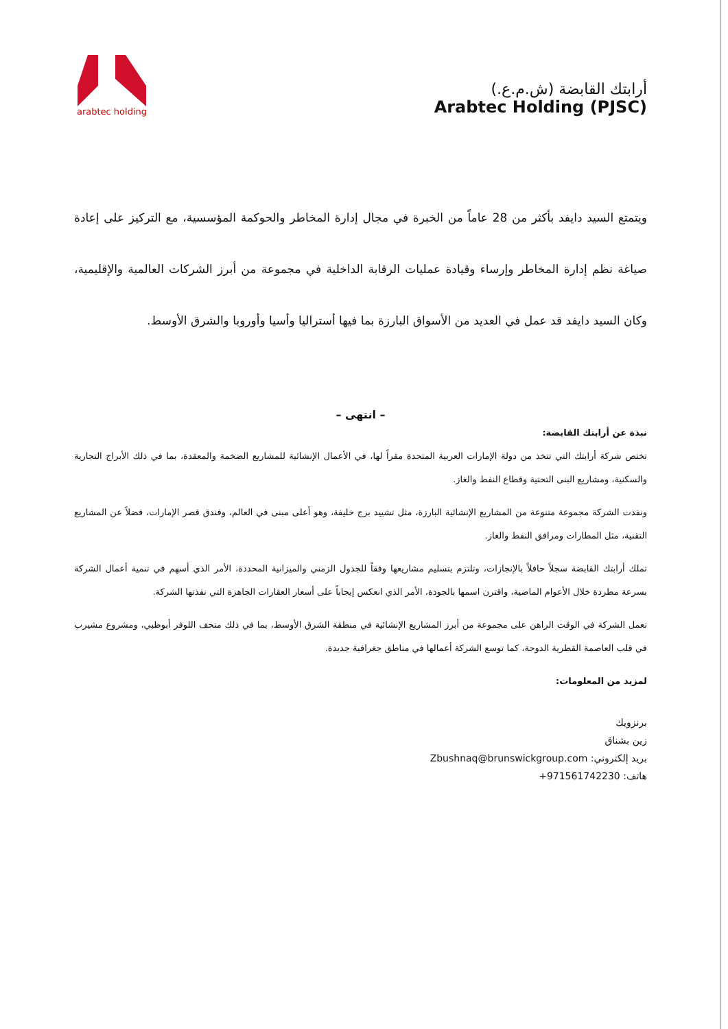arabtec holding
أرابتك القابضة (ش.م.ع.)
Arabtec Holding (PJSC)
ويتمتع السيد دايفد بأكثر من 28 عاماً من الخبرة في مجال إدارة المخاطر والحوكمة المؤسسية، مع التركيز على إعادة صياغة نظم إدارة المخاطر وإرساء وقيادة عمليات الرقابة الداخلية في مجموعة من أبرز الشركات العالمية والإقليمية، وكان السيد دايفد قد عمل في العديد من الأسواق البارزة بما فيها أستراليا وأسيا وأوروبا والشرق الأوسط.
– انتهى –
نبذة عن أرابتك القابضة:
تختص شركة أرابتك التي تتخذ من دولة الإمارات العربية المتحدة مقراً لها، في الأعمال الإنشائية للمشاريع الضخمة والمعقدة، بما في ذلك الأبراج التجارية والسكنية، ومشاريع البنى التحتية وقطاع النفط والغاز.
ونفذت الشركة مجموعة متنوعة من المشاريع الإنشائية البارزة، مثل تشييد برج خليفة، وهو أعلى مبنى في العالم، وفندق قصر الإمارات، فضلاً عن المشاريع التقنية، مثل المطارات ومرافق النفط والغاز.
تملك أرابتك القابضة سجلاً حافلاً بالإنجازات، وتلتزم بتسليم مشاريعها وفقاً للجدول الزمني والميزانية المحددة، الأمر الذي أسهم في تنمية أعمال الشركة بسرعة مطردة خلال الأعوام الماضية، واقترن اسمها بالجودة، الأمر الذي انعكس إيجاباً على أسعار العقارات الجاهزة التي نفذتها الشركة.
تعمل الشركة في الوقت الراهن على مجموعة من أبرز المشاريع الإنشائية في منطقة الشرق الأوسط، بما في ذلك متحف اللوفر أبوظبي، ومشروع مشيرب في قلب العاصمة القطرية الدوحة، كما توسع الشركة أعمالها في مناطق جغرافية جديدة.
لمزيد من المعلومات:
برنزويك
زين بشناق
بريد إلكتروني: Zbushnaq@brunswickgroup.com
هاتف: +971561742230